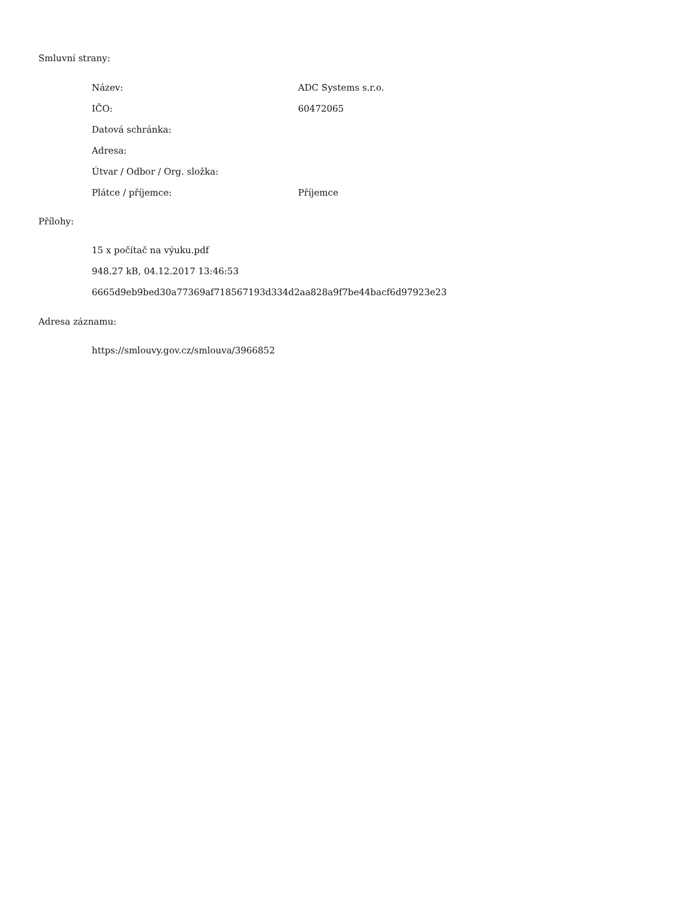Smluvní strany:
| Název: | ADC Systems s.r.o. |
| IČO: | 60472065 |
| Datová schránka: | |
| Adresa: | |
| Útvar / Odbor / Org. složka: | |
| Plátce / příjemce: | Příjemce |
Přílohy:
15 x počítač na výuku.pdf
948.27 kB, 04.12.2017 13:46:53
6665d9eb9bed30a77369af718567193d334d2aa828a9f7be44bacf6d97923e23
Adresa záznamu:
https://smlouvy.gov.cz/smlouva/3966852